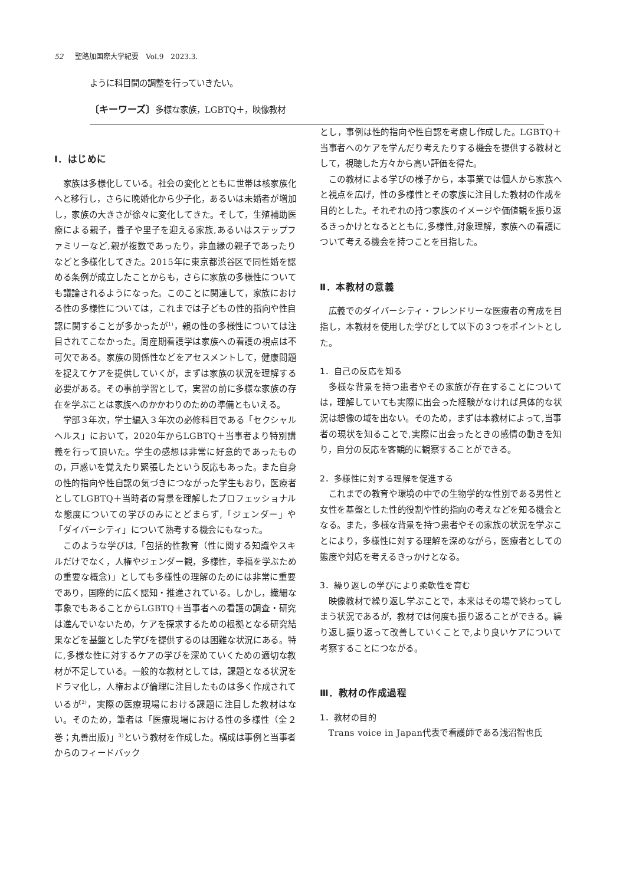52 聖路加国際大学紀要　Vol.9　2023.3.
ように科目間の調整を行っていきたい。
〔キーワーズ〕多様な家族，LGBTQ＋，映像教材
Ⅰ．はじめに
家族は多様化している。社会の変化とともに世帯は核家族化へと移行し，さらに晩婚化から少子化，あるいは未婚者が増加し，家族の大きさが徐々に変化してきた。そして，生殖補助医療による親子，養子や里子を迎える家族,あるいはステップファミリーなど,親が複数であったり，非血縁の親子であったりなどと多様化してきた。2015年に東京都渋谷区で同性婚を認める条例が成立したことからも，さらに家族の多様性についても議論されるようになった。このことに関連して，家族における性の多様性については，これまでは子どもの性的指向や性自認に関することが多かったが<sup>1)</sup>，親の性の多様性については注目されてこなかった。周産期看護学は家族への看護の視点は不可欠である。家族の関係性などをアセスメントして，健康問題を捉えてケアを提供していくが，まずは家族の状況を理解する必要がある。その事前学習として，実習の前に多様な家族の存在を学ぶことは家族へのかかわりのための準備ともいえる。
学部３年次，学士編入３年次の必修科目である「セクシャルヘルス」において，2020年からLGBTQ＋当事者より特別講義を行って頂いた。学生の感想は非常に好意的であったものの，戸惑いを覚えたり緊張したという反応もあった。また自身の性的指向や性自認の気づきにつながった学生もおり，医療者としてLGBTQ＋当時者の背景を理解したプロフェッショナルな態度についての学びのみにとどまらず,「ジェンダー」や「ダイバーシティ」について熟考する機会にもなった。
このような学びは,「包括的性教育（性に関する知識やスキルだけでなく，人権やジェンダー観，多様性，幸福を学ぶための重要な概念)」としても多様性の理解のためには非常に重要であり，国際的に広く認知・推進されている。しかし，繊細な事象でもあることからLGBTQ＋当事者への看護の調査・研究は進んでいないため，ケアを探求するための根拠となる研究結果などを基盤とした学びを提供するのは困難な状況にある。特に,多様な性に対するケアの学びを深めていくための適切な教材が不足している。一般的な教材としては，課題となる状況をドラマ化し，人権および倫理に注目したものは多く作成されているが<sup>2)</sup>，実際の医療現場における課題に注目した教材はない。そのため，筆者は「医療現場における性の多様性（全２巻；丸善出版)」<sup>3)</sup>という教材を作成した。構成は事例と当事者からのフィードバック
とし，事例は性的指向や性自認を考慮し作成した。LGBTQ＋当事者へのケアを学んだり考えたりする機会を提供する教材として，視聴した方々から高い評価を得た。
この教材による学びの様子から，本事業では個人から家族へと視点を広げ，性の多様性とその家族に注目した教材の作成を目的とした。それぞれの持つ家族のイメージや価値観を振り返るきっかけとなるとともに,多様性,対象理解，家族への看護について考える機会を持つことを目指した。
Ⅱ．本教材の意義
広義でのダイバーシティ・フレンドリーな医療者の育成を目指し，本教材を使用した学びとして以下の３つをポイントとした。
1．自己の反応を知る
多様な背景を持つ患者やその家族が存在することについては，理解していても実際に出会った経験がなければ具体的な状況は想像の域を出ない。そのため，まずは本教材によって,当事者の現状を知ることで,実際に出会ったときの感情の動きを知り，自分の反応を客観的に観察することができる。
2．多様性に対する理解を促進する
これまでの教育や環境の中での生物学的な性別である男性と女性を基盤とした性的役割や性的指向の考えなどを知る機会となる。また，多様な背景を持つ患者やその家族の状況を学ぶことにより，多様性に対する理解を深めながら，医療者としての態度や対応を考えるきっかけとなる。
3．繰り返しの学びにより柔軟性を育む
映像教材で繰り返し学ぶことで，本来はその場で終わってしまう状況であるが，教材では何度も振り返ることができる。繰り返し振り返って改善していくことで,より良いケアについて考察することにつながる。
Ⅲ．教材の作成過程
1．教材の目的
Trans voice in Japan代表で看護師である浅沼智也氏